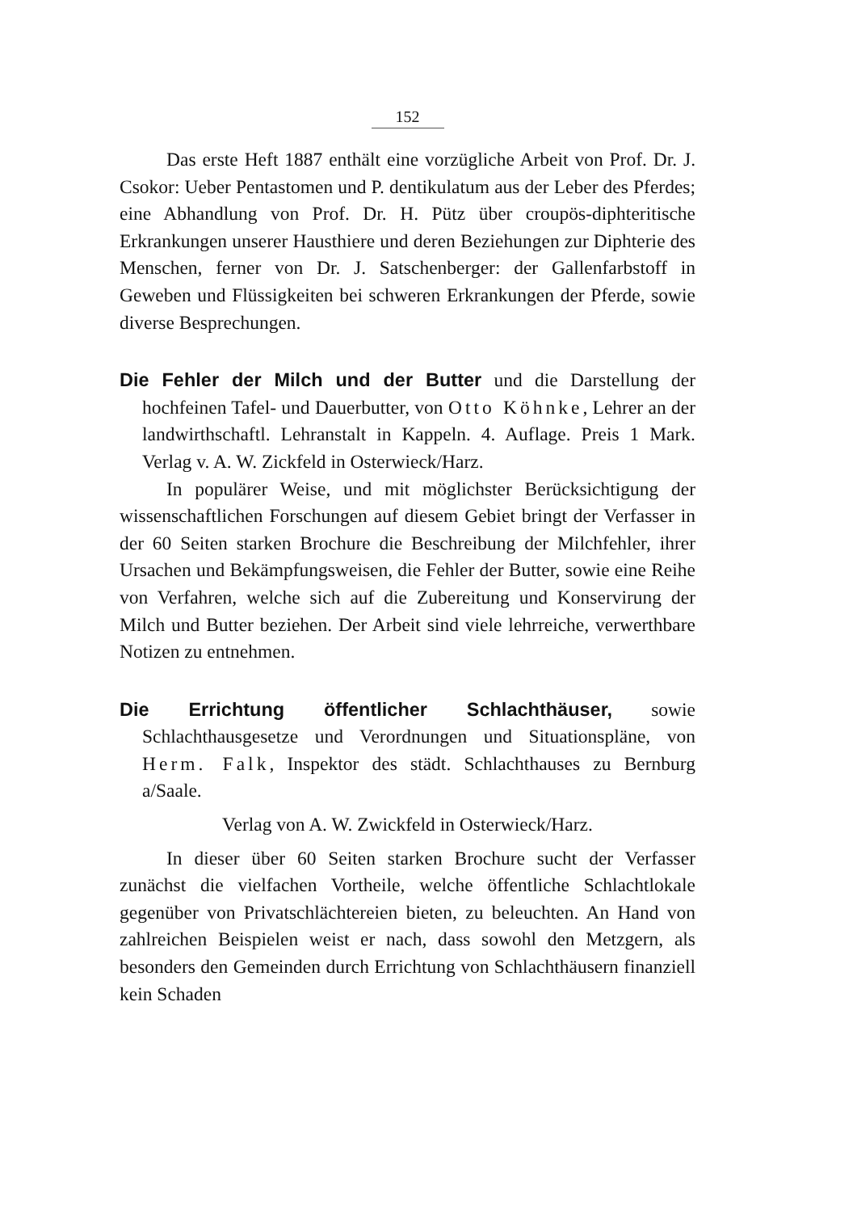152
Das erste Heft 1887 enthält eine vorzügliche Arbeit von Prof. Dr. J. Csokor: Ueber Pentastomen und P. dentikulatum aus der Leber des Pferdes; eine Abhandlung von Prof. Dr. H. Pütz über croupös-diphteritische Erkrankungen unserer Hausthiere und deren Beziehungen zur Diphterie des Menschen, ferner von Dr. J. Satschenberger: der Gallenfarbstoff in Geweben und Flüssigkeiten bei schweren Erkrankungen der Pferde, sowie diverse Besprechungen.
Die Fehler der Milch und der Butter und die Darstellung der hochfeinen Tafel- und Dauerbutter, von Otto Köhnke, Lehrer an der landwirthschaftl. Lehranstalt in Kappeln. 4. Auflage. Preis 1 Mark. Verlag v. A. W. Zickfeld in Osterwieck/Harz.
In populärer Weise, und mit möglichster Berücksichtigung der wissenschaftlichen Forschungen auf diesem Gebiet bringt der Verfasser in der 60 Seiten starken Brochure die Beschreibung der Milchfehler, ihrer Ursachen und Bekämpfungsweisen, die Fehler der Butter, sowie eine Reihe von Verfahren, welche sich auf die Zubereitung und Konservirung der Milch und Butter beziehen. Der Arbeit sind viele lehrreiche, verwerthbare Notizen zu entnehmen.
Die Errichtung öffentlicher Schlachthäuser, sowie Schlachthausgesetze und Verordnungen und Situationspläne, von Herm. Falk, Inspektor des städt. Schlachthauses zu Bernburg a/Saale.
Verlag von A. W. Zwickfeld in Osterwieck/Harz.
In dieser über 60 Seiten starken Brochure sucht der Verfasser zunächst die vielfachen Vortheile, welche öffentliche Schlachtlokale gegenüber von Privatschlächtereien bieten, zu beleuchten. An Hand von zahlreichen Beispielen weist er nach, dass sowohl den Metzgern, als besonders den Gemeinden durch Errichtung von Schlachthäusern finanziell kein Schaden